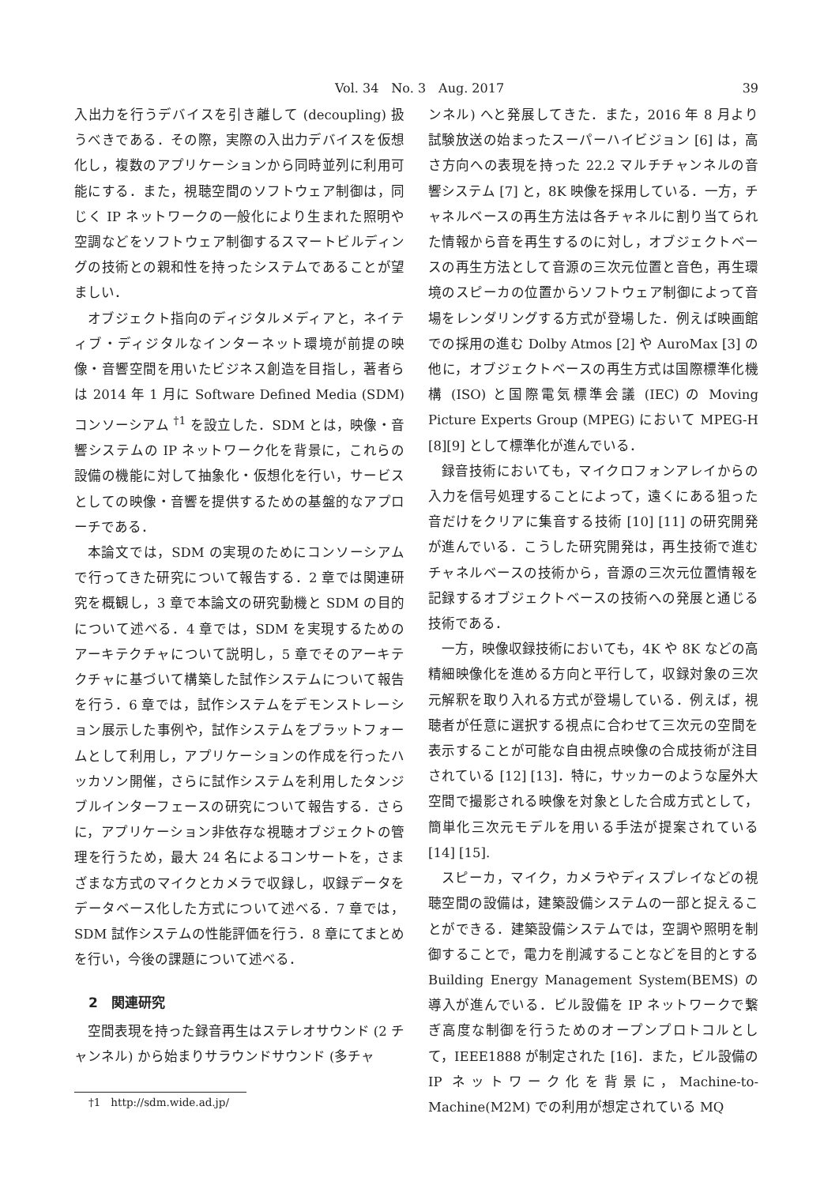Vol. 34　No. 3　Aug. 2017 39
入出力を行うデバイスを引き離して (decoupling) 扱うべきである．その際，実際の入出力デバイスを仮想化し，複数のアプリケーションから同時並列に利用可能にする．また，視聴空間のソフトウェア制御は，同じく IP ネットワークの一般化により生まれた照明や空調などをソフトウェア制御するスマートビルディングの技術との親和性を持ったシステムであることが望ましい．
オブジェクト指向のディジタルメディアと，ネイティブ・ディジタルなインターネット環境が前提の映像・音響空間を用いたビジネス創造を目指し，著者らは 2014 年 1 月に Software Defined Media (SDM) コンソーシアム <sup>†1</sup> を設立した．SDM とは，映像・音響システムの IP ネットワーク化を背景に，これらの設備の機能に対して抽象化・仮想化を行い，サービスとしての映像・音響を提供するための基盤的なアプローチである．
本論文では，SDM の実現のためにコンソーシアムで行ってきた研究について報告する．2 章では関連研究を概観し，3 章で本論文の研究動機と SDM の目的について述べる．4 章では，SDM を実現するためのアーキテクチャについて説明し，5 章でそのアーキテクチャに基づいて構築した試作システムについて報告を行う．6 章では，試作システムをデモンストレーション展示した事例や，試作システムをプラットフォームとして利用し，アプリケーションの作成を行ったハッカソン開催，さらに試作システムを利用したタンジブルインターフェースの研究について報告する．さらに，アプリケーション非依存な視聴オブジェクトの管理を行うため，最大 24 名によるコンサートを，さまざまな方式のマイクとカメラで収録し，収録データをデータベース化した方式について述べる．7 章では，SDM 試作システムの性能評価を行う．8 章にてまとめを行い，今後の課題について述べる．
2　関連研究
空間表現を持った録音再生はステレオサウンド (2 チャンネル) から始まりサラウンドサウンド (多チャ
†1　http://sdm.wide.ad.jp/
ンネル) へと発展してきた．また，2016 年 8 月より試験放送の始まったスーパーハイビジョン [6] は，高さ方向への表現を持った 22.2 マルチチャンネルの音響システム [7] と，8K 映像を採用している．一方，チャネルベースの再生方法は各チャネルに割り当てられた情報から音を再生するのに対し，オブジェクトベースの再生方法として音源の三次元位置と音色，再生環境のスピーカの位置からソフトウェア制御によって音場をレンダリングする方式が登場した．例えば映画館での採用の進む Dolby Atmos [2] や AuroMax [3] の他に，オブジェクトベースの再生方式は国際標準化機構 (ISO) と国際電気標準会議 (IEC) の Moving Picture Experts Group (MPEG) において MPEG-H [8][9] として標準化が進んでいる．
録音技術においても，マイクロフォンアレイからの入力を信号処理することによって，遠くにある狙った音だけをクリアに集音する技術 [10] [11] の研究開発が進んでいる．こうした研究開発は，再生技術で進むチャネルベースの技術から，音源の三次元位置情報を記録するオブジェクトベースの技術への発展と通じる技術である．
一方，映像収録技術においても，4K や 8K などの高精細映像化を進める方向と平行して，収録対象の三次元解釈を取り入れる方式が登場している．例えば，視聴者が任意に選択する視点に合わせて三次元の空間を表示することが可能な自由視点映像の合成技術が注目されている [12] [13]．特に，サッカーのような屋外大空間で撮影される映像を対象とした合成方式として，簡単化三次元モデルを用いる手法が提案されている [14] [15].
スピーカ，マイク，カメラやディスプレイなどの視聴空間の設備は，建築設備システムの一部と捉えることができる．建築設備システムでは，空調や照明を制御することで，電力を削減することなどを目的とする Building Energy Management System(BEMS) の導入が進んでいる．ビル設備を IP ネットワークで繋ぎ高度な制御を行うためのオープンプロトコルとして，IEEE1888 が制定された [16]．また，ビル設備の IP ネットワーク化を背景に，Machine-to-Machine(M2M) での利用が想定されている MQ